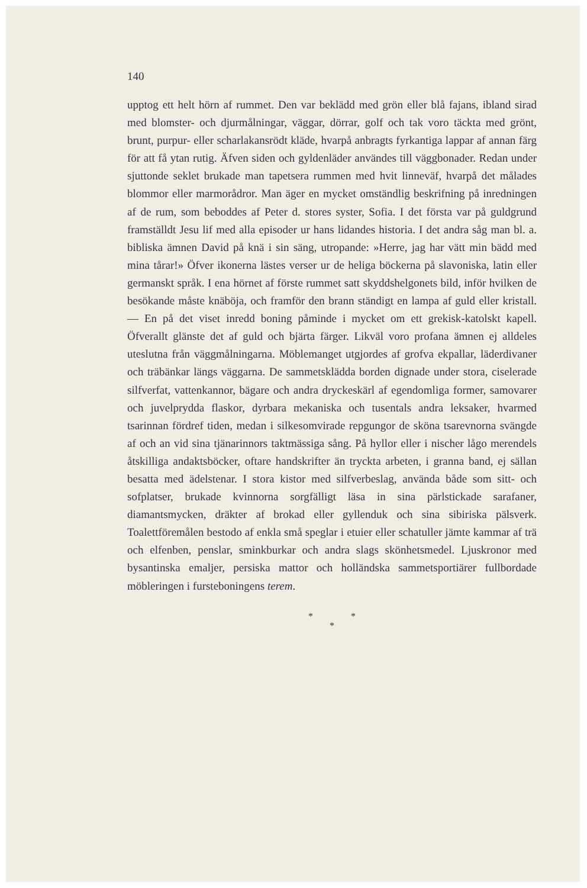140
upptog ett helt hörn af rummet. Den var beklädd med grön eller blå fajans, ibland sirad med blomster- och djurmålningar, väggar, dörrar, golf och tak voro täckta med grönt, brunt, purpur- eller scharlakansrödt kläde, hvarpå anbragts fyrkantiga lappar af annan färg för att få ytan rutig. Äfven siden och gyldenläder användes till väggbonader. Redan under sjuttonde seklet brukade man tapetsera rummen med hvit linneväf, hvarpå det målades blommor eller marmorådror. Man äger en mycket omständlig beskrifning på inredningen af de rum, som beboddes af Peter d. stores syster, Sofia. I det första var på guldgrund framställdt Jesu lif med alla episoder ur hans lidandes historia. I det andra såg man bl. a. bibliska ämnen David på knä i sin säng, utropande: »Herre, jag har vätt min bädd med mina tårar!» Öfver ikonerna lästes verser ur de heliga böckerna på slavoniska, latin eller germanskt språk. I ena hörnet af förste rummet satt skyddshelgonets bild, inför hvilken de besökande måste knäböja, och framför den brann ständigt en lampa af guld eller kristall. — En på det viset inredd boning påminde i mycket om ett grekisk-katolskt kapell. Öfverallt glänste det af guld och bjärta färger. Likväl voro profana ämnen ej alldeles uteslutna från väggmålningarna. Möblemanget utgjordes af grofva ekpallar, läderdivaner och träbänkar längs väggarna. De sammetsklädda borden dignade under stora, ciselerade silfverfat, vattenkannor, bägare och andra dryckeskärl af egendomliga former, samovarer och juvelprydda flaskor, dyrbara mekaniska och tusentals andra leksaker, hvarmed tsarinnan fördref tiden, medan i silkesomvirade repgungor de sköna tsarevnorna svängde af och an vid sina tjänarinnors taktmässiga sång. På hyllor eller i nischer lågo merendels åtskilliga andaktsböcker, oftare handskrifter än tryckta arbeten, i granna band, ej sällan besatta med ädelstenar. I stora kistor med silfverbeslag, använda både som sitt- och sofplatser, brukade kvinnorna sorgfälligt läsa in sina pärlstickade sarafaner, diamantsmycken, dräkter af brokad eller gyllenduk och sina sibiriska pälsverk. Toalettföremålen bestodo af enkla små speglar i etuier eller schatuller jämte kammar af trä och elfenben, penslar, sminkburkar och andra slags skönhetsmedel. Ljuskronor med bysantinska emaljer, persiska mattor och holländska sammetsportiärer fullbordade möbleringen i fursteboningens terem.
* *
*